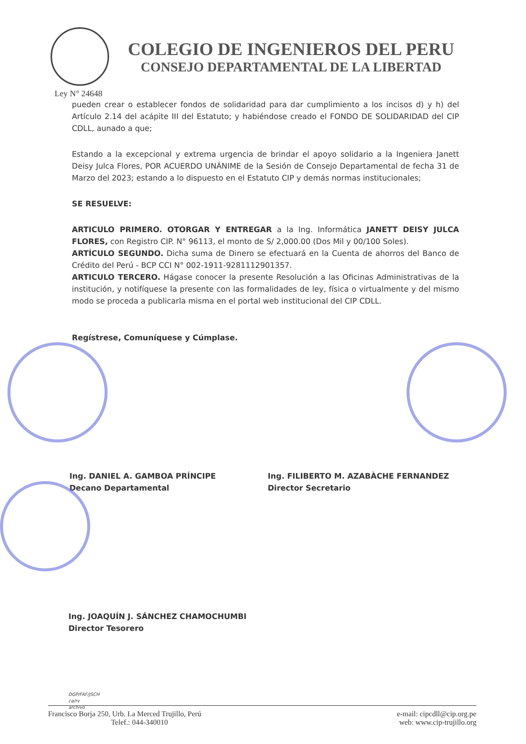COLEGIO DE INGENIEROS DEL PERU
CONSEJO DEPARTAMENTAL DE LA LIBERTAD
Ley N° 24648
pueden crear o establecer fondos de solidaridad para dar cumplimiento a los incisos d) y h) del Artículo 2.14 del acápite III del Estatuto; y habiéndose creado el FONDO DE SOLIDARIDAD del CIP CDLL, aunado a que;
Estando a la excepcional y extrema urgencia de brindar el apoyo solidario a la Ingeniera Janett Deisy Julca Flores, POR ACUERDO UNÁNIME de la Sesión de Consejo Departamental de fecha 31 de Marzo del 2023; estando a lo dispuesto en el Estatuto CIP y demás normas institucionales;
SE RESUELVE:
ARTICULO PRIMERO. OTORGAR Y ENTREGAR a la Ing. Informática JANETT DEISY JULCA FLORES, con Registro CIP. N° 96113, el monto de S/ 2,000.00 (Dos Mil y 00/100 Soles).
ARTÍCULO SEGUNDO. Dicha suma de Dinero se efectuará en la Cuenta de ahorros del Banco de Crédito del Perú - BCP CCI N° 002-1911-9281112901357.
ARTICULO TERCERO. Hágase conocer la presente Resolución a las Oficinas Administrativas de la institución, y notifíquese la presente con las formalidades de ley, física o virtualmente y del mismo modo se proceda a publicarla misma en el portal web institucional del CIP CDLL.
Regístrese, Comuníquese y Cúmplase.
Ing. DANIEL A. GAMBOA PRÍNCIPE
Decano Departamental
Ing. FILIBERTO M. AZABÀCHE FERNANDEZ
Director Secretario
Ing. JOAQUÍN J. SÁNCHEZ CHAMOCHUMBI
Director Tesorero
DGP/FAF/JSCH
ca/rv
archivo
Francisco Borja 250, Urb. La Merced Trujillo, Perú
Telef.: 044-340010
e-mail: cipcdll@cip.org.pe
web: www.cip-trujillo.org